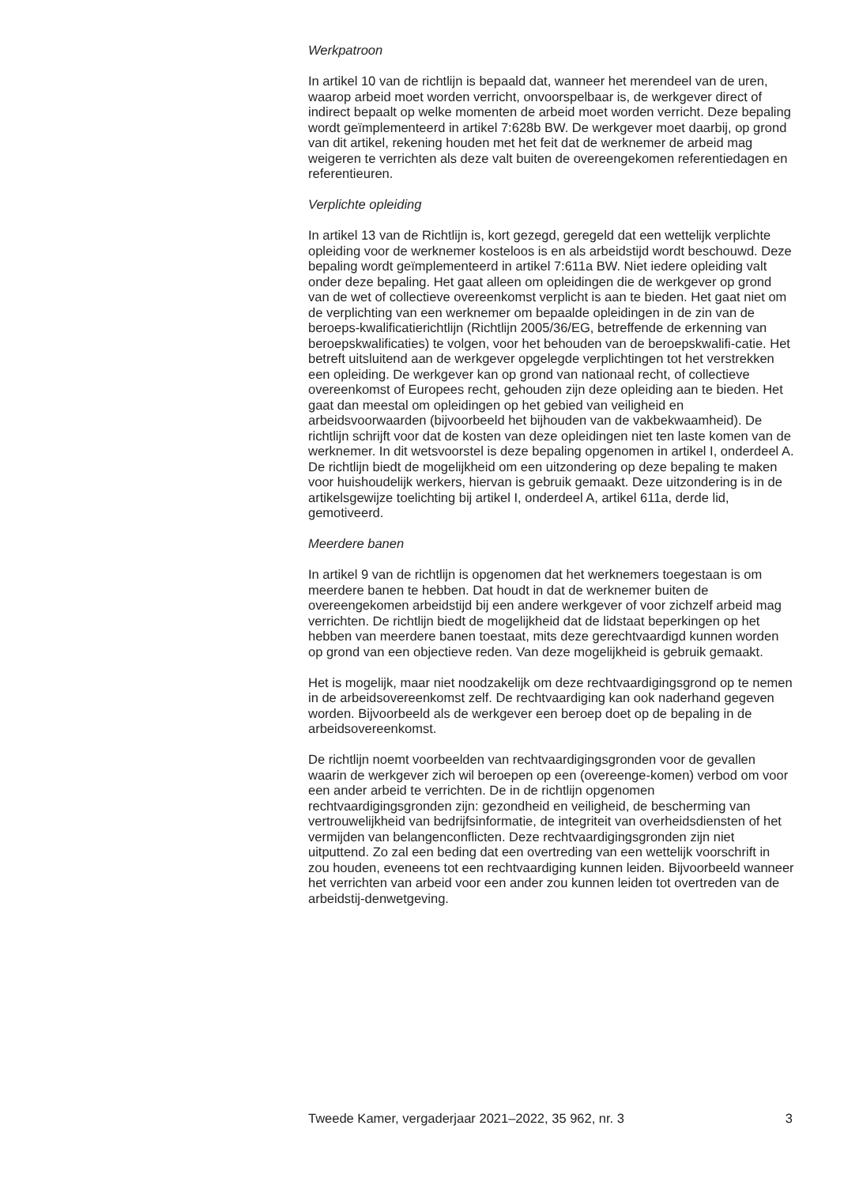Werkpatroon
In artikel 10 van de richtlijn is bepaald dat, wanneer het merendeel van de uren, waarop arbeid moet worden verricht, onvoorspelbaar is, de werkgever direct of indirect bepaalt op welke momenten de arbeid moet worden verricht. Deze bepaling wordt geïmplementeerd in artikel 7:628b BW. De werkgever moet daarbij, op grond van dit artikel, rekening houden met het feit dat de werknemer de arbeid mag weigeren te verrichten als deze valt buiten de overeengekomen referentiedagen en referentieuren.
Verplichte opleiding
In artikel 13 van de Richtlijn is, kort gezegd, geregeld dat een wettelijk verplichte opleiding voor de werknemer kosteloos is en als arbeidstijd wordt beschouwd. Deze bepaling wordt geïmplementeerd in artikel 7:611a BW. Niet iedere opleiding valt onder deze bepaling. Het gaat alleen om opleidingen die de werkgever op grond van de wet of collectieve overeenkomst verplicht is aan te bieden. Het gaat niet om de verplichting van een werknemer om bepaalde opleidingen in de zin van de beroeps-kwalificatierichtlijn (Richtlijn 2005/36/EG, betreffende de erkenning van beroepskwalificaties) te volgen, voor het behouden van de beroepskwalifi-catie. Het betreft uitsluitend aan de werkgever opgelegde verplichtingen tot het verstrekken een opleiding. De werkgever kan op grond van nationaal recht, of collectieve overeenkomst of Europees recht, gehouden zijn deze opleiding aan te bieden. Het gaat dan meestal om opleidingen op het gebied van veiligheid en arbeidsvoorwaarden (bijvoorbeeld het bijhouden van de vakbekwaamheid). De richtlijn schrijft voor dat de kosten van deze opleidingen niet ten laste komen van de werknemer. In dit wetsvoorstel is deze bepaling opgenomen in artikel I, onderdeel A. De richtlijn biedt de mogelijkheid om een uitzondering op deze bepaling te maken voor huishoudelijk werkers, hiervan is gebruik gemaakt. Deze uitzondering is in de artikelsgewijze toelichting bij artikel I, onderdeel A, artikel 611a, derde lid, gemotiveerd.
Meerdere banen
In artikel 9 van de richtlijn is opgenomen dat het werknemers toegestaan is om meerdere banen te hebben. Dat houdt in dat de werknemer buiten de overeengekomen arbeidstijd bij een andere werkgever of voor zichzelf arbeid mag verrichten. De richtlijn biedt de mogelijkheid dat de lidstaat beperkingen op het hebben van meerdere banen toestaat, mits deze gerechtvaardigd kunnen worden op grond van een objectieve reden. Van deze mogelijkheid is gebruik gemaakt.
Het is mogelijk, maar niet noodzakelijk om deze rechtvaardigingsgrond op te nemen in de arbeidsovereenkomst zelf. De rechtvaardiging kan ook naderhand gegeven worden. Bijvoorbeeld als de werkgever een beroep doet op de bepaling in de arbeidsovereenkomst.
De richtlijn noemt voorbeelden van rechtvaardigingsgronden voor de gevallen waarin de werkgever zich wil beroepen op een (overeenge-komen) verbod om voor een ander arbeid te verrichten. De in de richtlijn opgenomen rechtvaardigingsgronden zijn: gezondheid en veiligheid, de bescherming van vertrouwelijkheid van bedrijfsinformatie, de integriteit van overheidsdiensten of het vermijden van belangenconflicten. Deze rechtvaardigingsgronden zijn niet uitputtend. Zo zal een beding dat een overtreding van een wettelijk voorschrift in zou houden, eveneens tot een rechtvaardiging kunnen leiden. Bijvoorbeeld wanneer het verrichten van arbeid voor een ander zou kunnen leiden tot overtreden van de arbeidstij-denwetgeving.
Tweede Kamer, vergaderjaar 2021–2022, 35 962, nr. 3 3